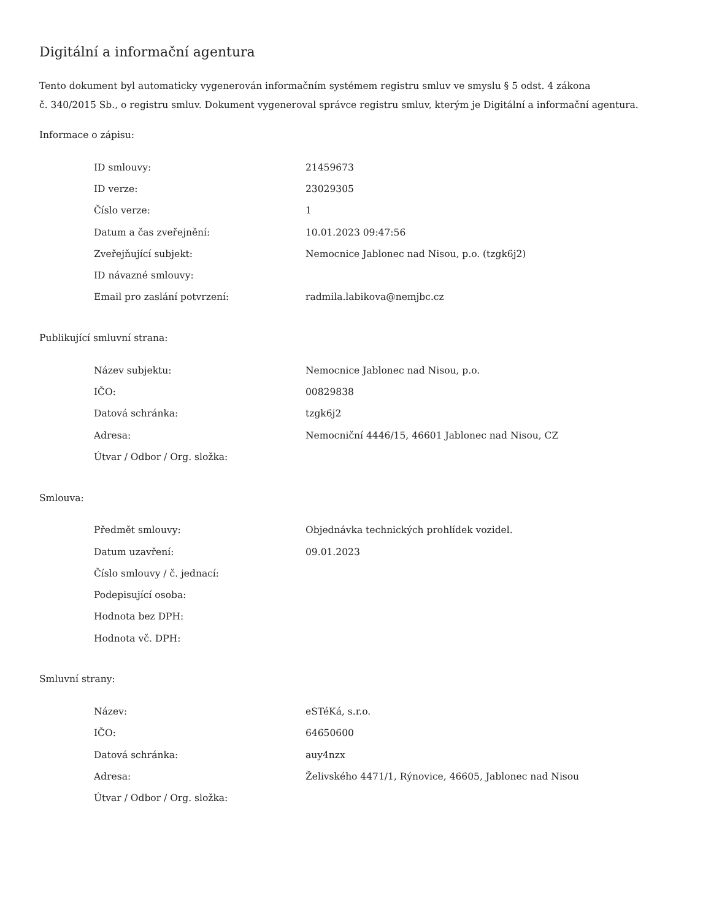Digitální a informační agentura
Tento dokument byl automaticky vygenerován informačním systémem registru smluv ve smyslu § 5 odst. 4 zákona
č. 340/2015 Sb., o registru smluv. Dokument vygeneroval správce registru smluv, kterým je Digitální a informační agentura.
Informace o zápisu:
| ID smlouvy: | 21459673 |
| ID verze: | 23029305 |
| Číslo verze: | 1 |
| Datum a čas zveřejnění: | 10.01.2023 09:47:56 |
| Zveřejňující subjekt: | Nemocnice Jablonec nad Nisou, p.o. (tzgk6j2) |
| ID návazné smlouvy: | |
| Email pro zaslání potvrzení: | radmila.labikova@nemjbc.cz |
Publikující smluvní strana:
| Název subjektu: | Nemocnice Jablonec nad Nisou, p.o. |
| IČO: | 00829838 |
| Datová schránka: | tzgk6j2 |
| Adresa: | Nemocniční 4446/15, 46601 Jablonec nad Nisou, CZ |
| Útvar / Odbor / Org. složka: | |
Smlouva:
| Předmět smlouvy: | Objednávka technických prohlídek vozidel. |
| Datum uzavření: | 09.01.2023 |
| Číslo smlouvy / č. jednací: | |
| Podepisující osoba: | |
| Hodnota bez DPH: | |
| Hodnota vč. DPH: | |
Smluvní strany:
| Název: | eSTéKá, s.r.o. |
| IČO: | 64650600 |
| Datová schránka: | auy4nzx |
| Adresa: | Želivského 4471/1, Rýnovice, 46605, Jablonec nad Nisou |
| Útvar / Odbor / Org. složka: | |